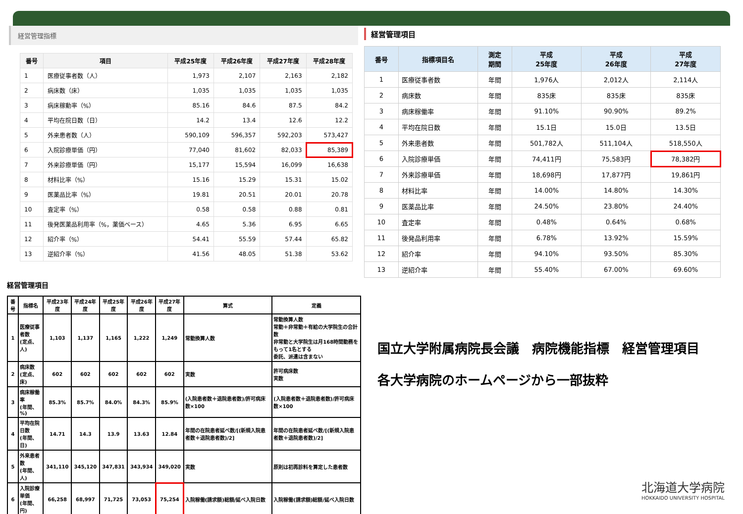経営管理指標
| 番号 | 項目 | 平成25年度 | 平成26年度 | 平成27年度 | 平成28年度 |
| --- | --- | --- | --- | --- | --- |
| 1 | 医療従事者数（人） | 1,973 | 2,107 | 2,163 | 2,182 |
| 2 | 病床数（床） | 1,035 | 1,035 | 1,035 | 1,035 |
| 3 | 病床稼動率（%） | 85.16 | 84.6 | 87.5 | 84.2 |
| 4 | 平均在院日数（日） | 14.2 | 13.4 | 12.6 | 12.2 |
| 5 | 外来患者数（人） | 590,109 | 596,357 | 592,203 | 573,427 |
| 6 | 入院診療単価（円） | 77,040 | 81,602 | 82,033 | 85,389 |
| 7 | 外来診療単価（円） | 15,177 | 15,594 | 16,099 | 16,638 |
| 8 | 材料比率（%） | 15.16 | 15.29 | 15.31 | 15.02 |
| 9 | 医薬品比率（%） | 19.81 | 20.51 | 20.01 | 20.78 |
| 10 | 査定率（%） | 0.58 | 0.58 | 0.88 | 0.81 |
| 11 | 後発医薬品利用率（%，薬価ベース） | 4.65 | 5.36 | 6.95 | 6.65 |
| 12 | 紹介率（%） | 54.41 | 55.59 | 57.44 | 65.82 |
| 13 | 逆紹介率（%） | 41.56 | 48.05 | 51.38 | 53.62 |
経営管理項目
| 番号 | 指標項目名 | 測定 期間 | 平成 25年度 | 平成 26年度 | 平成 27年度 |
| --- | --- | --- | --- | --- | --- |
| 1 | 医療従事者数 | 年間 | 1,976人 | 2,012人 | 2,114人 |
| 2 | 病床数 | 年間 | 835床 | 835床 | 835床 |
| 3 | 病床稼働率 | 年間 | 91.10% | 90.90% | 89.2% |
| 4 | 平均在院日数 | 年間 | 15.1日 | 15.0日 | 13.5日 |
| 5 | 外来患者数 | 年間 | 501,782人 | 511,104人 | 518,550人 |
| 6 | 入院診療単価 | 年間 | 74,411円 | 75,583円 | 78,382円 |
| 7 | 外来診療単価 | 年間 | 18,698円 | 17,877円 | 19,861円 |
| 8 | 材料比率 | 年間 | 14.00% | 14.80% | 14.30% |
| 9 | 医薬品比率 | 年間 | 24.50% | 23.80% | 24.40% |
| 10 | 査定率 | 年間 | 0.48% | 0.64% | 0.68% |
| 11 | 後発品利用率 | 年間 | 6.78% | 13.92% | 15.59% |
| 12 | 紹介率 | 年間 | 94.10% | 93.50% | 85.30% |
| 13 | 逆紹介率 | 年間 | 55.40% | 67.00% | 69.60% |
経営管理項目
| 番号 | 指標名 | 平成23年度 | 平成24年度 | 平成25年度 | 平成26年度 | 平成27年度 | 算式 | 定義 |
| --- | --- | --- | --- | --- | --- | --- | --- | --- |
| 1 | 医療従事者数 (定点、人) | 1,103 | 1,137 | 1,165 | 1,222 | 1,249 | 常勤換算人数 | 常勤換算人数 常勤＋非常勤＋有給の大学院生の合計数 非常勤と大学院生は月168時間勤務をもって1名とする 委託、派遣は含まない |
| 2 | 病床数 (定点、床) | 602 | 602 | 602 | 602 | 602 | 実数 | 許可病床数 実数 |
| 3 | 病床稼働率 (年間、%) | 85.3% | 85.7% | 84.0% | 84.3% | 85.9% | (入院患者数＋退院患者数)/許可病床数×100 | (入院患者数＋退院患者数)/許可病床数×100 |
| 4 | 平均在院日数 (年間、日) | 14.71 | 14.3 | 13.9 | 13.63 | 12.84 | 年間の在院患者延べ数/[(新規入院患者数＋退院患者数)/2] | 年間の在院患者延べ数/[(新規入院患者数＋退院患者数)/2] |
| 5 | 外来患者数 (年間、人) | 341,110 | 345,120 | 347,831 | 343,934 | 349,020 | 実数 | 原則は初再診料を算定した患者数 |
| 6 | 入院診療単価 (年間、円) | 66,258 | 68,997 | 71,725 | 73,053 | 75,254 | 入院稼働(請求額)総額/延べ入院日数 | 入院稼働(請求額)総額/延べ入院日数 |
国立大学附属病院長会議　病院機能指標　経営管理項目
各大学病院のホームページから一部抜粋
北海道大学病院
HOKKAIDO UNIVERSITY HOSPITAL